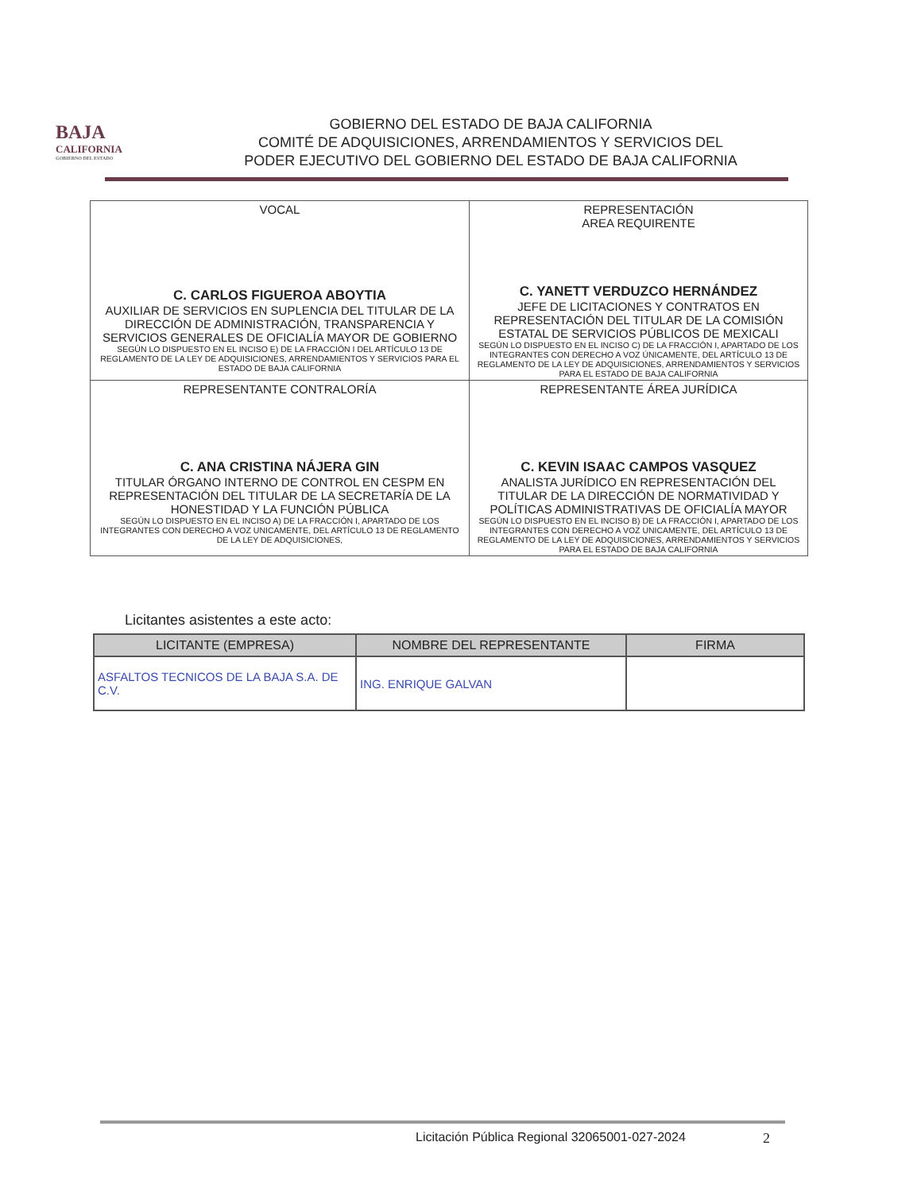BAJA
CALIFORNIA
GOBIERNO DEL ESTADO
GOBIERNO DEL ESTADO DE BAJA CALIFORNIA
COMITÉ DE ADQUISICIONES, ARRENDAMIENTOS Y SERVICIOS DEL
PODER EJECUTIVO DEL GOBIERNO DEL ESTADO DE BAJA CALIFORNIA
| VOCAL C. CARLOS FIGUEROA ABOYTIA AUXILIAR DE SERVICIOS EN SUPLENCIA DEL TITULAR DE LA DIRECCIÓN DE ADMINISTRACIÓN, TRANSPARENCIA Y SERVICIOS GENERALES DE OFICIALÍA MAYOR DE GOBIERNO SEGÚN LO DISPUESTO EN EL INCISO E) DE LA FRACCIÓN I DEL ARTÍCULO 13 DE REGLAMENTO DE LA LEY DE ADQUISICIONES, ARRENDAMIENTOS Y SERVICIOS PARA EL ESTADO DE BAJA CALIFORNIA | REPRESENTACIÓN AREA REQUIRENTE C. YANETT VERDUZCO HERNÁNDEZ JEFE DE LICITACIONES Y CONTRATOS EN REPRESENTACIÓN DEL TITULAR DE LA COMISIÓN ESTATAL DE SERVICIOS PÚBLICOS DE MEXICALI SEGÚN LO DISPUESTO EN EL INCISO C) DE LA FRACCIÓN I, APARTADO DE LOS INTEGRANTES CON DERECHO A VOZ ÚNICAMENTE, DEL ARTÍCULO 13 DE REGLAMENTO DE LA LEY DE ADQUISICIONES, ARRENDAMIENTOS Y SERVICIOS PARA EL ESTADO DE BAJA CALIFORNIA |
| REPRESENTANTE CONTRALORÍA C. ANA CRISTINA NÁJERA GIN TITULAR ÓRGANO INTERNO DE CONTROL EN CESPM EN REPRESENTACIÓN DEL TITULAR DE LA SECRETARÍA DE LA HONESTIDAD Y LA FUNCIÓN PÚBLICA SEGÚN LO DISPUESTO EN EL INCISO A) DE LA FRACCIÓN I, APARTADO DE LOS INTEGRANTES CON DERECHO A VOZ UNICAMENTE, DEL ARTÍCULO 13 DE REGLAMENTO DE LA LEY DE ADQUISICIONES, | REPRESENTANTE ÁREA JURÍDICA C. KEVIN ISAAC CAMPOS VASQUEZ ANALISTA JURÍDICO EN REPRESENTACIÓN DEL TITULAR DE LA DIRECCIÓN DE NORMATIVIDAD Y POLÍTICAS ADMINISTRATIVAS DE OFICIALÍA MAYOR SEGÚN LO DISPUESTO EN EL INCISO B) DE LA FRACCIÓN I, APARTADO DE LOS INTEGRANTES CON DERECHO A VOZ UNICAMENTE, DEL ARTÍCULO 13 DE REGLAMENTO DE LA LEY DE ADQUISICIONES, ARRENDAMIENTOS Y SERVICIOS PARA EL ESTADO DE BAJA CALIFORNIA |
Licitantes asistentes a este acto:
| LICITANTE (EMPRESA) | NOMBRE DEL REPRESENTANTE | FIRMA |
| --- | --- | --- |
| ASFALTOS TECNICOS DE LA BAJA S.A. DE C.V. | ING. ENRIQUE GALVAN | |
Licitación Pública Regional 32065001-027-2024
2